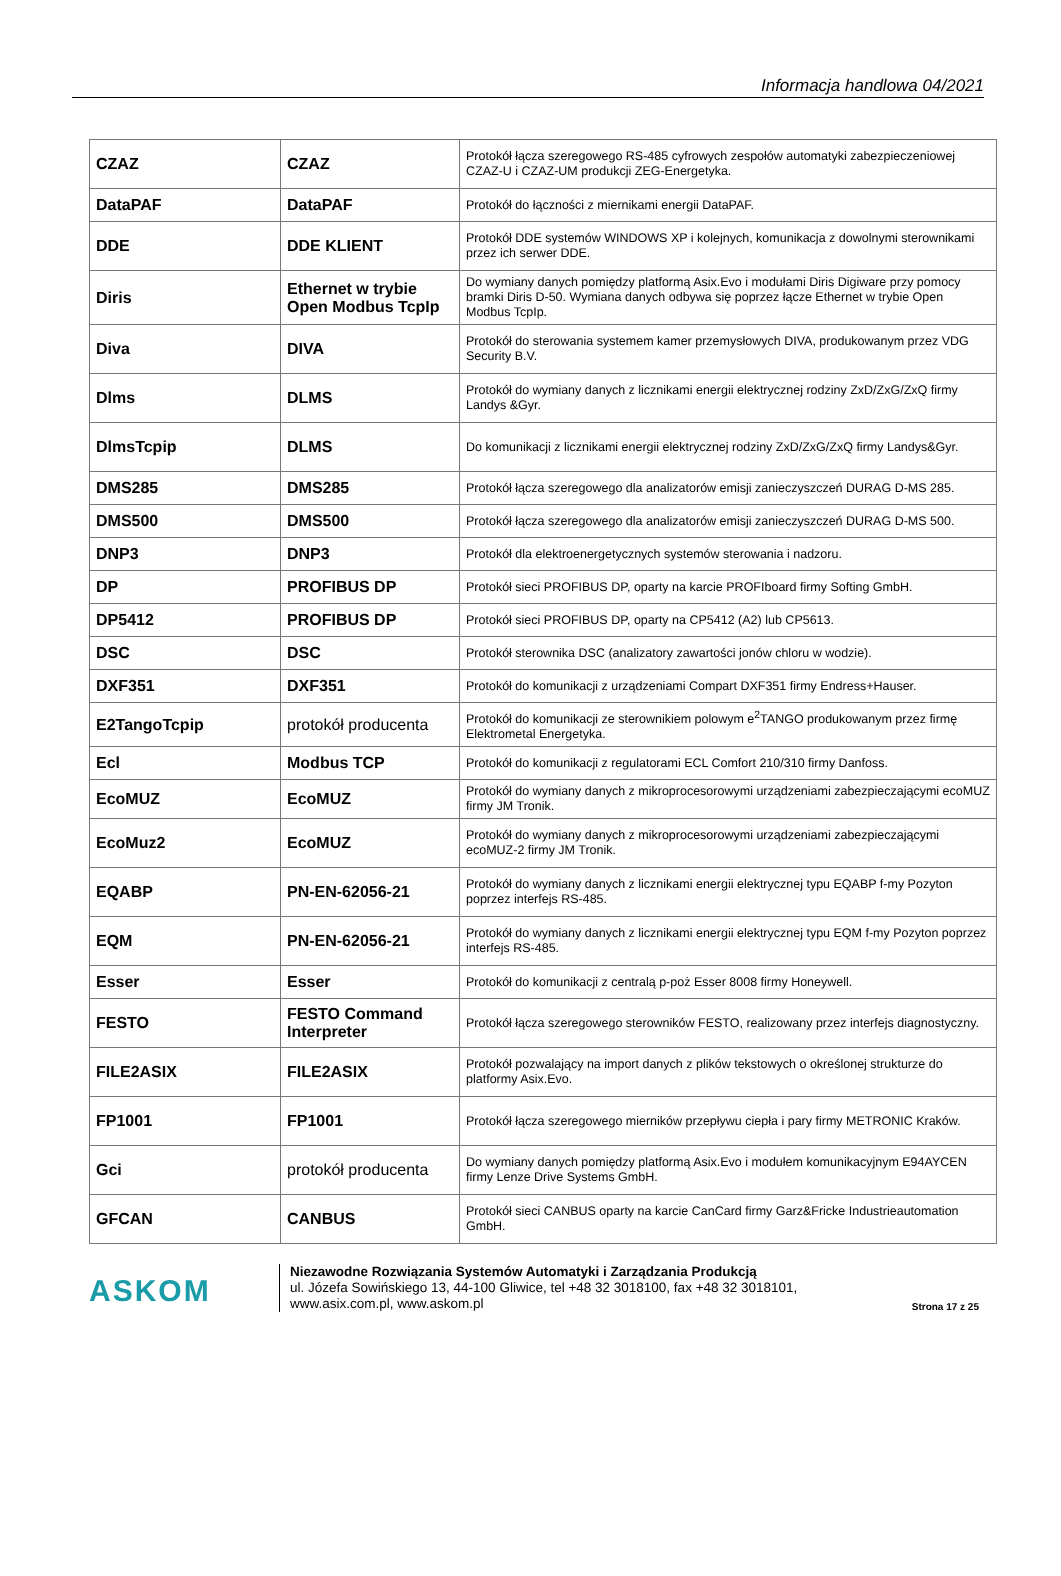Informacja handlowa 04/2021
| CZAZ | CZAZ | Protokół łącza szeregowego RS-485 cyfrowych zespołów automatyki zabezpieczeniowej CZAZ-U i CZAZ-UM produkcji ZEG-Energetyka. |
| DataPAF | DataPAF | Protokół do łączności z miernikami energii DataPAF. |
| DDE | DDE KLIENT | Protokół DDE systemów WINDOWS XP i kolejnych, komunikacja z dowolnymi sterownikami przez ich serwer DDE. |
| Diris | Ethernet w trybie Open Modbus TcpIp | Do wymiany danych pomiędzy platformą Asix.Evo i modułami Diris Digiware przy pomocy bramki Diris D-50. Wymiana danych odbywa się poprzez łącze Ethernet w trybie Open Modbus TcpIp. |
| Diva | DIVA | Protokół do sterowania systemem kamer przemysłowych DIVA, produkowanym przez VDG Security B.V. |
| Dlms | DLMS | Protokół do wymiany danych z licznikami energii elektrycznej rodziny ZxD/ZxG/ZxQ firmy Landys &Gyr. |
| DlmsTcpip | DLMS | Do komunikacji z licznikami energii elektrycznej rodziny ZxD/ZxG/ZxQ firmy Landys&Gyr. |
| DMS285 | DMS285 | Protokół łącza szeregowego dla analizatorów emisji zanieczyszczeń DURAG D-MS 285. |
| DMS500 | DMS500 | Protokół łącza szeregowego dla analizatorów emisji zanieczyszczeń DURAG D-MS 500. |
| DNP3 | DNP3 | Protokół dla elektroenergetycznych systemów sterowania i nadzoru. |
| DP | PROFIBUS DP | Protokół sieci PROFIBUS DP, oparty na karcie PROFIboard firmy Softing GmbH. |
| DP5412 | PROFIBUS DP | Protokół sieci PROFIBUS DP, oparty na CP5412 (A2) lub CP5613. |
| DSC | DSC | Protokół sterownika DSC (analizatory zawartości jonów chloru w wodzie). |
| DXF351 | DXF351 | Protokół do komunikacji z urządzeniami Compart DXF351 firmy Endress+Hauser. |
| E2TangoTcpip | protokół producenta | Protokół do komunikacji ze sterownikiem polowym e<sup>2</sup>TANGO produkowanym przez firmę Elektrometal Energetyka. |
| Ecl | Modbus TCP | Protokół do komunikacji z regulatorami ECL Comfort 210/310 firmy Danfoss. |
| EcoMUZ | EcoMUZ | Protokół do wymiany danych z mikroprocesorowymi urządzeniami zabezpieczającymi ecoMUZ firmy JM Tronik. |
| EcoMuz2 | EcoMUZ | Protokół do wymiany danych z mikroprocesorowymi urządzeniami zabezpieczającymi ecoMUZ-2 firmy JM Tronik. |
| EQABP | PN-EN-62056-21 | Protokół do wymiany danych z licznikami energii elektrycznej typu EQABP f-my Pozyton poprzez interfejs RS-485. |
| EQM | PN-EN-62056-21 | Protokół do wymiany danych z licznikami energii elektrycznej typu EQM f-my Pozyton poprzez interfejs RS-485. |
| Esser | Esser | Protokół do komunikacji z centralą p-poż Esser 8008 firmy Honeywell. |
| FESTO | FESTO Command Interpreter | Protokół łącza szeregowego sterowników FESTO, realizowany przez interfejs diagnostyczny. |
| FILE2ASIX | FILE2ASIX | Protokół pozwalający na import danych z plików tekstowych o określonej strukturze do platformy Asix.Evo. |
| FP1001 | FP1001 | Protokół łącza szeregowego mierników przepływu ciepła i pary firmy METRONIC Kraków. |
| Gci | protokół producenta | Do wymiany danych pomiędzy platformą Asix.Evo i modułem komunikacyjnym E94AYCEN firmy Lenze Drive Systems GmbH. |
| GFCAN | CANBUS | Protokół sieci CANBUS oparty na karcie CanCard firmy Garz&Fricke Industrieautomation GmbH. |
ASKOM
Niezawodne Rozwiązania Systemów Automatyki i Zarządzania Produkcją
ul. Józefa Sowińskiego 13, 44-100 Gliwice, tel +48 32 3018100, fax +48 32 3018101,
www.asix.com.pl, www.askom.pl
Strona 17 z 25